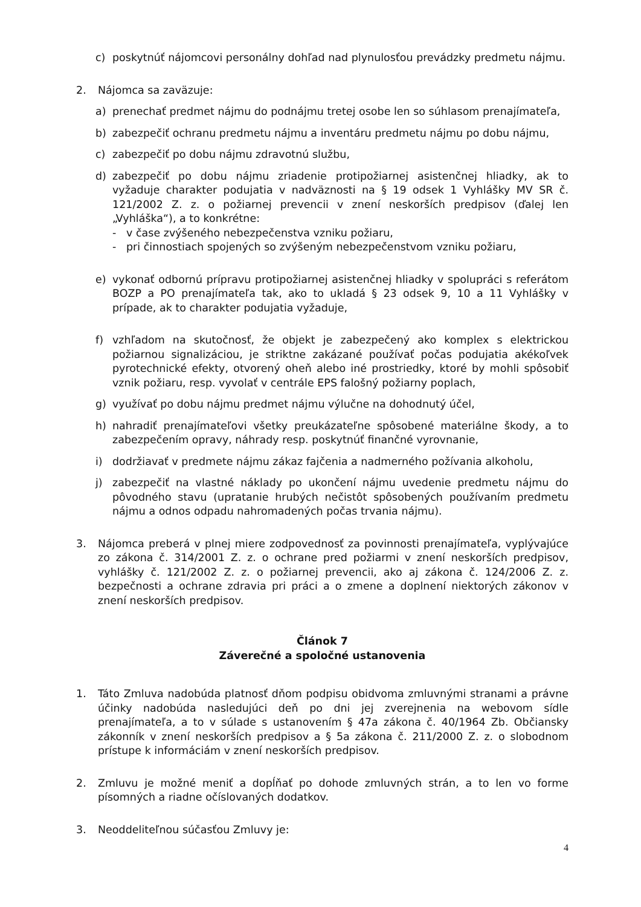c) poskytnúť nájomcovi personálny dohľad nad plynulosťou prevádzky predmetu nájmu.
2. Nájomca sa zaväzuje:
a) prenechať predmet nájmu do podnájmu tretej osobe len so súhlasom prenajímateľa,
b) zabezpečiť ochranu predmetu nájmu a inventáru predmetu nájmu po dobu nájmu,
c) zabezpečiť po dobu nájmu zdravotnú službu,
d) zabezpečiť po dobu nájmu zriadenie protipožiarnej asistenčnej hliadky, ak to vyžaduje charakter podujatia v nadväznosti na § 19 odsek 1 Vyhlášky MV SR č. 121/2002 Z. z. o požiarnej prevencii v znení neskorších predpisov (ďalej len „Vyhláška“), a to konkrétne:
- v čase zvýšeného nebezpečenstva vzniku požiaru,
- pri činnostiach spojených so zvýšeným nebezpečenstvom vzniku požiaru,
e) vykonať odbornú prípravu protipožiarnej asistenčnej hliadky v spolupráci s referátom BOZP a PO prenajímateľa tak, ako to ukladá § 23 odsek 9, 10 a 11 Vyhlášky v prípade, ak to charakter podujatia vyžaduje,
f) vzhľadom na skutočnosť, že objekt je zabezpečený ako komplex s elektrickou požiarnou signalizáciou, je striktne zakázané používať počas podujatia akékoľvek pyrotechnické efekty, otvorený oheň alebo iné prostriedky, ktoré by mohli spôsobiť vznik požiaru, resp. vyvolať v centrále EPS falošný požiarny poplach,
g) využívať po dobu nájmu predmet nájmu výlučne na dohodnutý účel,
h) nahradiť prenajímateľovi všetky preukázateľne spôsobené materiálne škody, a to zabezpečením opravy, náhrady resp. poskytnúť finančné vyrovnanie,
i) dodržiavať v predmete nájmu zákaz fajčenia a nadmerného požívania alkoholu,
j) zabezpečiť na vlastné náklady po ukončení nájmu uvedenie predmetu nájmu do pôvodného stavu (upratanie hrubých nečistôt spôsobených používaním predmetu nájmu a odnos odpadu nahromadených počas trvania nájmu).
3. Nájomca preberá v plnej miere zodpovednosť za povinnosti prenajímateľa, vyplývajúce zo zákona č. 314/2001 Z. z. o ochrane pred požiarmi v znení neskorších predpisov, vyhlášky č. 121/2002 Z. z. o požiarnej prevencii, ako aj zákona č. 124/2006 Z. z. bezpečnosti a ochrane zdravia pri práci a o zmene a doplnení niektorých zákonov v znení neskorších predpisov.
Článok 7
Záverečné a spoločné ustanovenia
1. Táto Zmluva nadobúda platnosť dňom podpisu obidvoma zmluvnými stranami a právne účinky nadobúda nasledujúci deň po dni jej zverejnenia na webovom sídle prenajímateľa, a to v súlade s ustanovením § 47a zákona č. 40/1964 Zb. Občiansky zákonník v znení neskorších predpisov a § 5a zákona č. 211/2000 Z. z. o slobodnom prístupe k informáciám v znení neskorších predpisov.
2. Zmluvu je možné meniť a dopĺňať po dohode zmluvných strán, a to len vo forme písomných a riadne očíslovaných dodatkov.
3. Neoddeliteľnou súčasťou Zmluvy je:
4